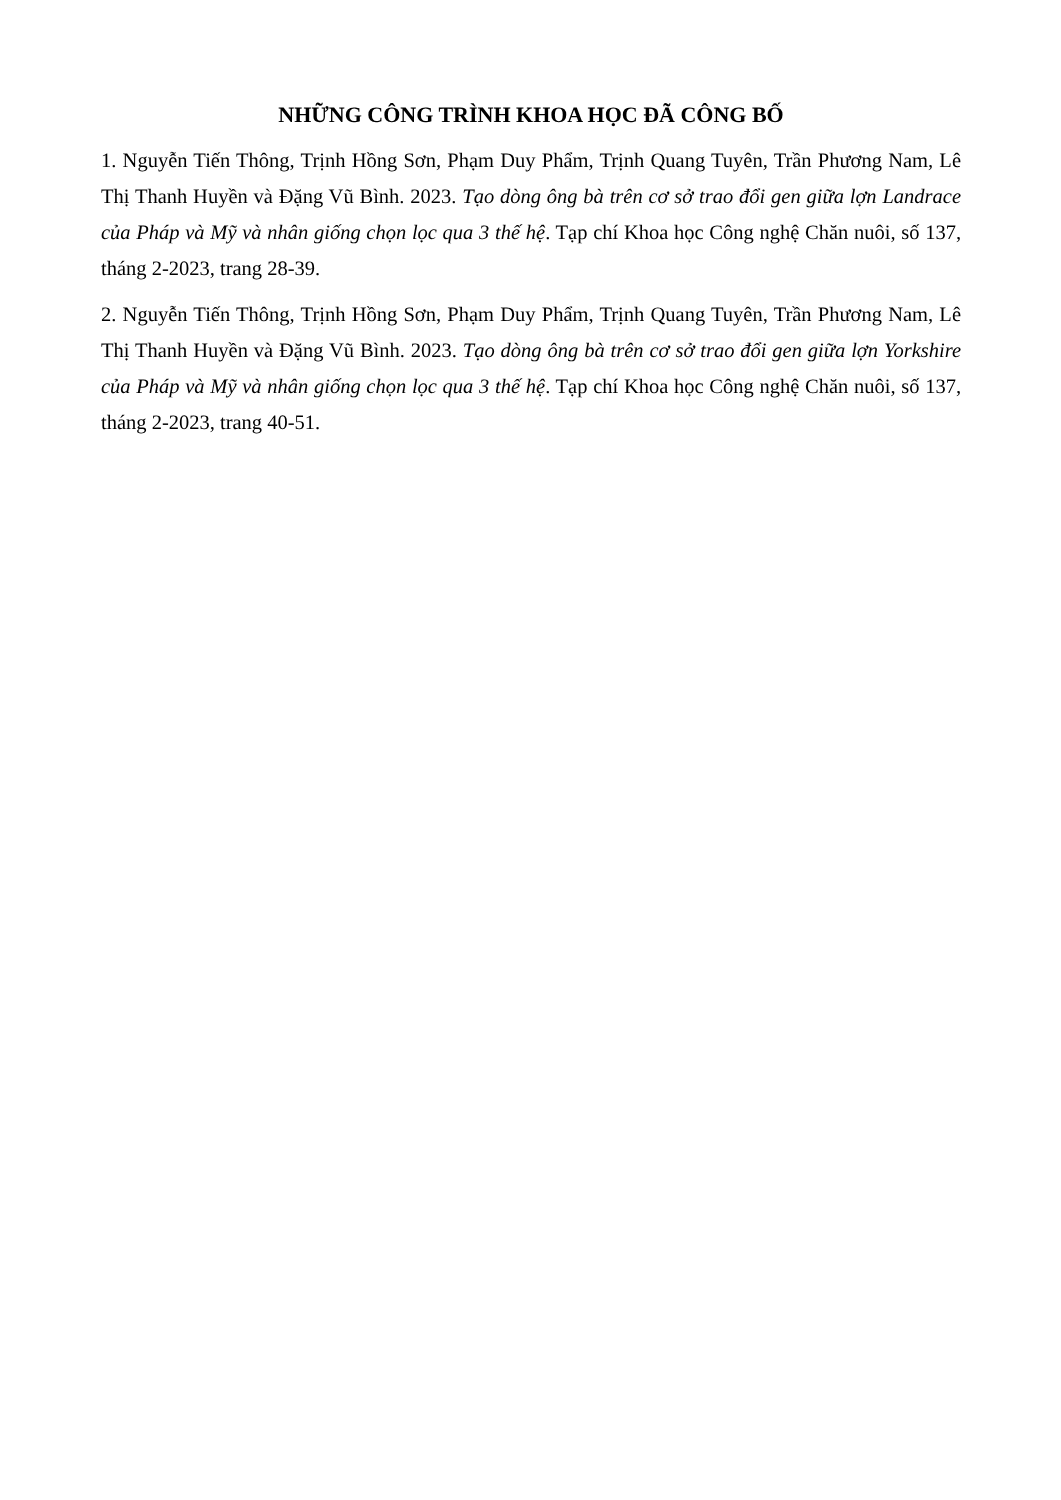NHỮNG CÔNG TRÌNH KHOA HỌC ĐÃ CÔNG BỐ
1. Nguyễn Tiến Thông, Trịnh Hồng Sơn, Phạm Duy Phẩm, Trịnh Quang Tuyên, Trần Phương Nam, Lê Thị Thanh Huyền và Đặng Vũ Bình. 2023. Tạo dòng ông bà trên cơ sở trao đổi gen giữa lợn Landrace của Pháp và Mỹ và nhân giống chọn lọc qua 3 thế hệ. Tạp chí Khoa học Công nghệ Chăn nuôi, số 137, tháng 2-2023, trang 28-39.
2. Nguyễn Tiến Thông, Trịnh Hồng Sơn, Phạm Duy Phẩm, Trịnh Quang Tuyên, Trần Phương Nam, Lê Thị Thanh Huyền và Đặng Vũ Bình. 2023. Tạo dòng ông bà trên cơ sở trao đổi gen giữa lợn Yorkshire của Pháp và Mỹ và nhân giống chọn lọc qua 3 thế hệ. Tạp chí Khoa học Công nghệ Chăn nuôi, số 137, tháng 2-2023, trang 40-51.